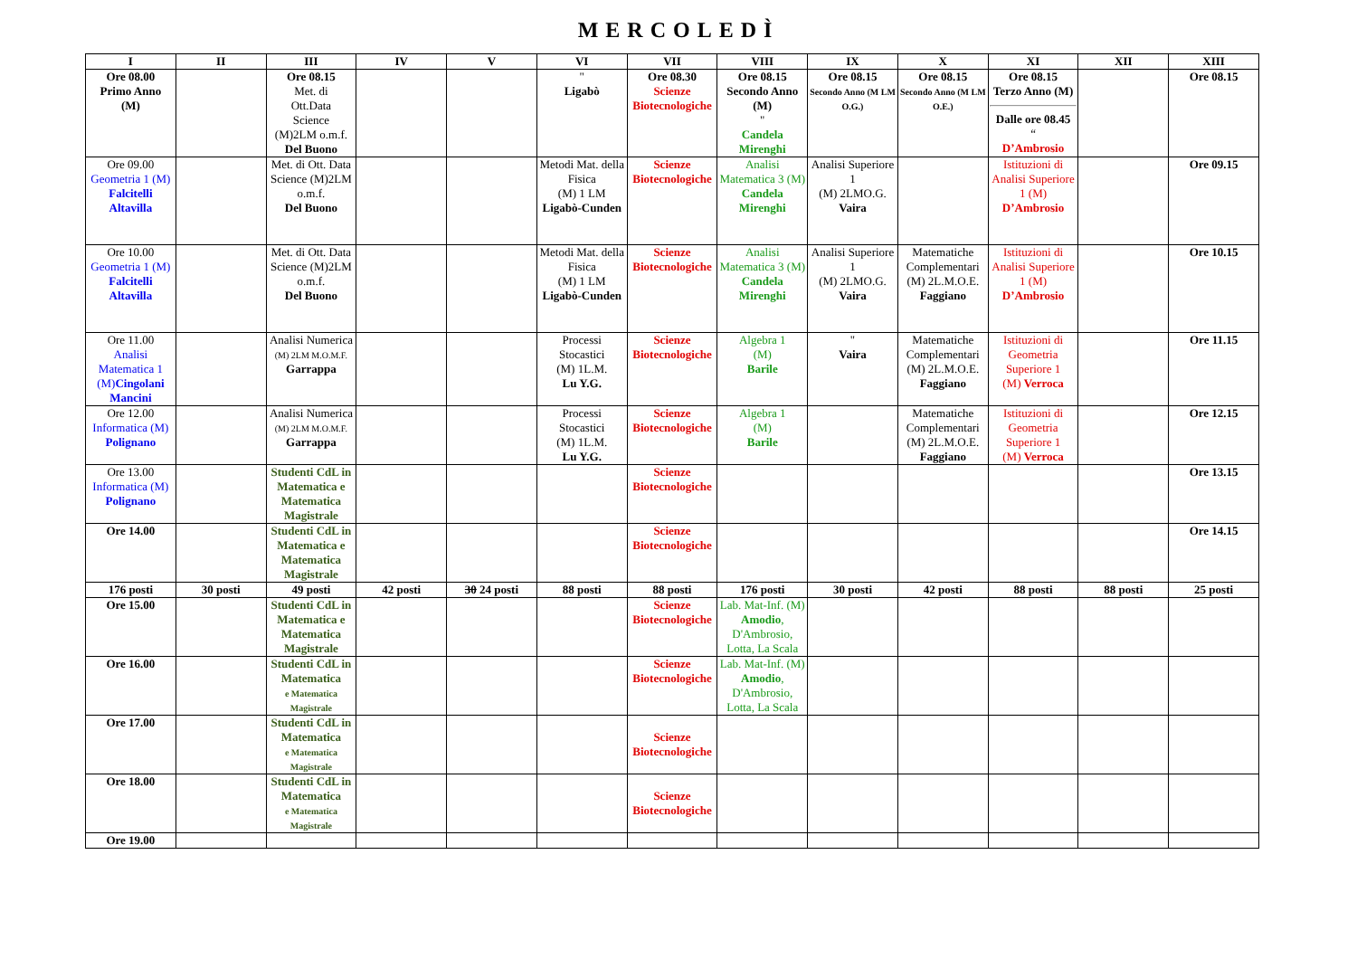MERCOLEDÌ
| I | II | III | IV | V | VI | VII | VIII | IX | X | XI | XII | XIII |
| --- | --- | --- | --- | --- | --- | --- | --- | --- | --- | --- | --- | --- |
| Ore 08.00 Primo Anno (M) | | Ore 08.15 Met. di Ott.Data Science (M)2LM o.m.f. Del Buono | | | " Ligabò | Ore 08.30 Scienze Biotecnologiche | Ore 08.15 Secondo Anno (M) " Candela Mirenghi | Ore 08.15 Secondo Anno (M LM O.G.) | Ore 08.15 Secondo Anno (M LM O.E.) | Ore 08.15 Terzo Anno (M) Dalle ore 08.45 “ D’Ambrosio | | Ore 08.15 |
| Ore 09.00 Geometria 1 (M) Falcitelli Altavilla | | Met. di Ott. Data Science (M)2LM o.m.f. Del Buono | | | Metodi Mat. della Fisica (M) 1 LM Ligabò-Cunden | Scienze Biotecnologiche | Analisi Matematica 3 (M) Candela Mirenghi | Analisi Superiore 1 (M) 2LMO.G. Vaira | | Istituzioni di Analisi Superiore 1 (M) D’Ambrosio | | Ore 09.15 |
| Ore 10.00 Geometria 1 (M) Falcitelli Altavilla | | Met. di Ott. Data Science (M)2LM o.m.f. Del Buono | | | Metodi Mat. della Fisica (M) 1 LM Ligabò-Cunden | Scienze Biotecnologiche | Analisi Matematica 3 (M) Candela Mirenghi | Analisi Superiore 1 (M) 2LMO.G. Vaira | Matematiche Complementari (M) 2L.M.O.E. Faggiano | Istituzioni di Analisi Superiore 1 (M) D’Ambrosio | | Ore 10.15 |
| Ore 11.00 Analisi Matematica 1 (M) Cingolani Mancini | | Analisi Numerica (M) 2LM M.O.M.F. Garrappa | | | Processi Stocastici (M) 1L.M. Lu Y.G. | Scienze Biotecnologiche | Algebra 1 (M) Barile | " Vaira | Matematiche Complementari (M) 2L.M.O.E. Faggiano | Istituzioni di Geometria Superiore 1 (M) Verroca | | Ore 11.15 |
| Ore 12.00 Informatica (M) Polignano | | Analisi Numerica (M) 2LM M.O.M.F. Garrappa | | | Processi Stocastici (M) 1L.M. Lu Y.G. | Scienze Biotecnologiche | Algebra 1 (M) Barile | | Matematiche Complementari (M) 2L.M.O.E. Faggiano | Istituzioni di Geometria Superiore 1 (M) Verroca | | Ore 12.15 |
| Ore 13.00 Informatica (M) Polignano | | Studenti CdL in Matematica e Matematica Magistrale | | | | Scienze Biotecnologiche | | | | | | Ore 13.15 |
| Ore 14.00 | | Studenti CdL in Matematica e Matematica Magistrale | | | | Scienze Biotecnologiche | | | | | | Ore 14.15 |
| 176 posti | 30 posti | 49 posti | 42 posti | 30 24 posti | 88 posti | 88 posti | 176 posti | 30 posti | 42 posti | 88 posti | 88 posti | 25 posti |
| Ore 15.00 | | Studenti CdL in Matematica e Matematica Magistrale | | | | Scienze Biotecnologiche | Lab. Mat-Inf. (M) Amodio , D'Ambrosio, Lotta, La Scala | | | | | |
| Ore 16.00 | | Studenti CdL in Matematica e Matematica Magistrale | | | | Scienze Biotecnologiche | Lab. Mat-Inf. (M) Amodio , D'Ambrosio, Lotta, La Scala | | | | | |
| Ore 17.00 | | Studenti CdL in Matematica e Matematica Magistrale | | | | Scienze Biotecnologiche | | | | | | |
| Ore 18.00 | | Studenti CdL in Matematica e Matematica Magistrale | | | | Scienze Biotecnologiche | | | | | | |
| Ore 19.00 | | | | | | | | | | | | |